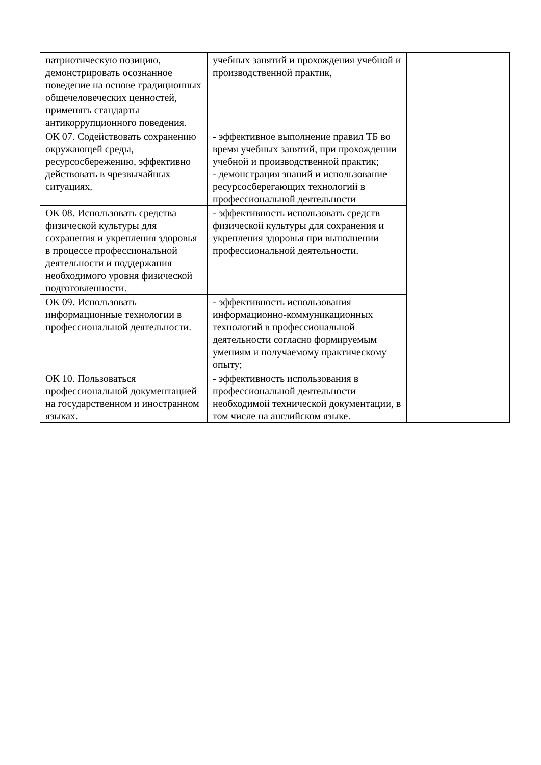| патриотическую позицию, демонстрировать осознанное поведение на основе традиционных общечеловеческих ценностей, применять стандарты антикоррупционного поведения. | учебных занятий и прохождения учебной и производственной практик, | |
| ОК 07. Содействовать сохранению окружающей среды, ресурсосбережению, эффективно действовать в чрезвычайных ситуациях. | - эффективное выполнение правил ТБ во время учебных занятий, при прохождении учебной и производственной практик; - демонстрация знаний и использование ресурсосберегающих технологий в профессиональной деятельности | |
| ОК 08. Использовать средства физической культуры для сохранения и укрепления здоровья в процессе профессиональной деятельности и поддержания необходимого уровня физической подготовленности. | - эффективность использовать средств физической культуры для сохранения и укрепления здоровья при выполнении профессиональной деятельности. | |
| ОК 09. Использовать информационные технологии в профессиональной деятельности. | - эффективность использования информационно-коммуникационных технологий в профессиональной деятельности согласно формируемым умениям и получаемому практическому опыту; | |
| ОК 10. Пользоваться профессиональной документацией на государственном и иностранном языках. | - эффективность использования в профессиональной деятельности необходимой технической документации, в том числе на английском языке. | |